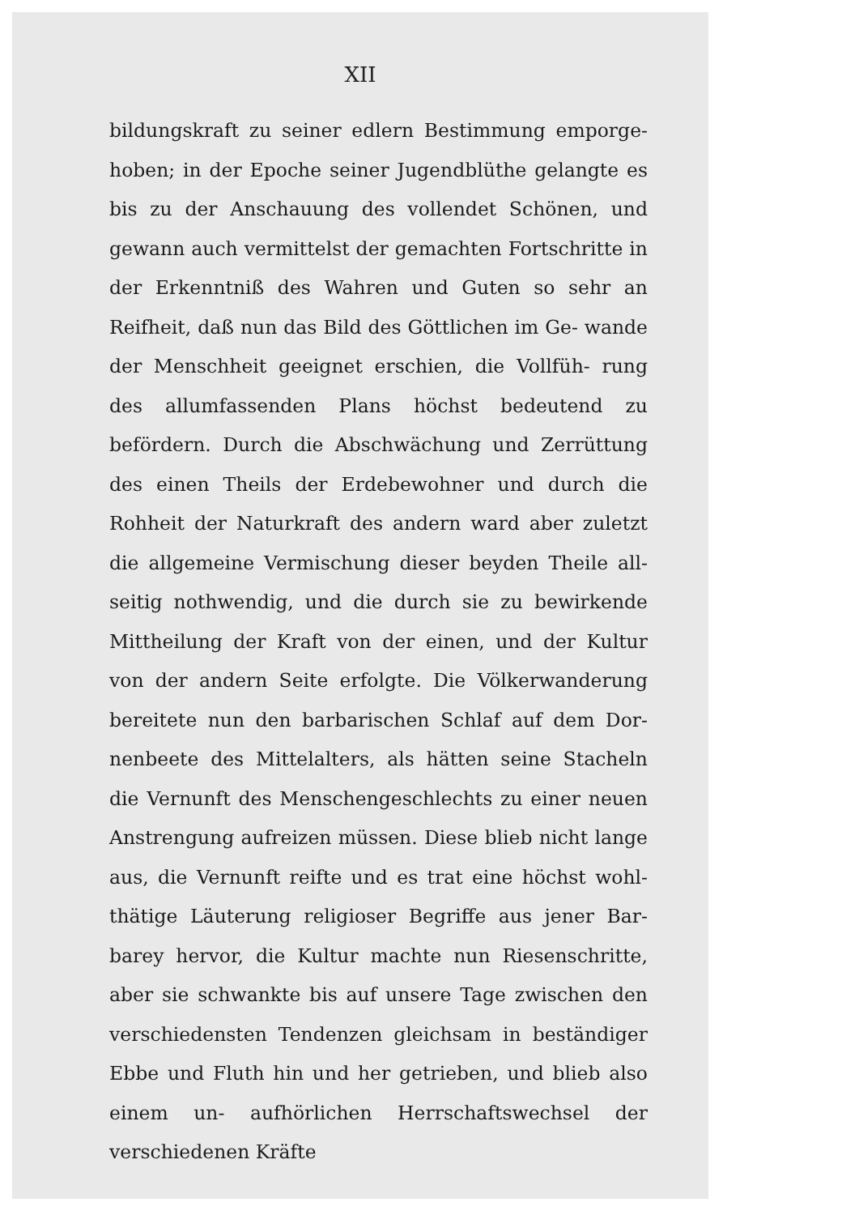XII
bildungskraft zu seiner edlern Bestimmung emporge- hoben; in der Epoche seiner Jugendblüthe gelangte es bis zu der Anschauung des vollendet Schönen, und gewann auch vermittelst der gemachten Fortschritte in der Erkenntniß des Wahren und Guten so sehr an Reifheit, daß nun das Bild des Göttlichen im Ge- wande der Menschheit geeignet erschien, die Vollfüh- rung des allumfassenden Plans höchst bedeutend zu befördern. Durch die Abschwächung und Zerrüttung des einen Theils der Erdebewohner und durch die Rohheit der Naturkraft des andern ward aber zuletzt die allgemeine Vermischung dieser beyden Theile all- seitig nothwendig, und die durch sie zu bewirkende Mittheilung der Kraft von der einen, und der Kultur von der andern Seite erfolgte. Die Völkerwanderung bereitete nun den barbarischen Schlaf auf dem Dor- nenbeete des Mittelalters, als hätten seine Stacheln die Vernunft des Menschengeschlechts zu einer neuen Anstrengung aufreizen müssen. Diese blieb nicht lange aus, die Vernunft reifte und es trat eine höchst wohl- thätige Läuterung religioser Begriffe aus jener Bar- barey hervor, die Kultur machte nun Riesenschritte, aber sie schwankte bis auf unsere Tage zwischen den verschiedensten Tendenzen gleichsam in beständiger Ebbe und Fluth hin und her getrieben, und blieb also einem un- aufhörlichen Herrschaftswechsel der verschiedenen Kräfte